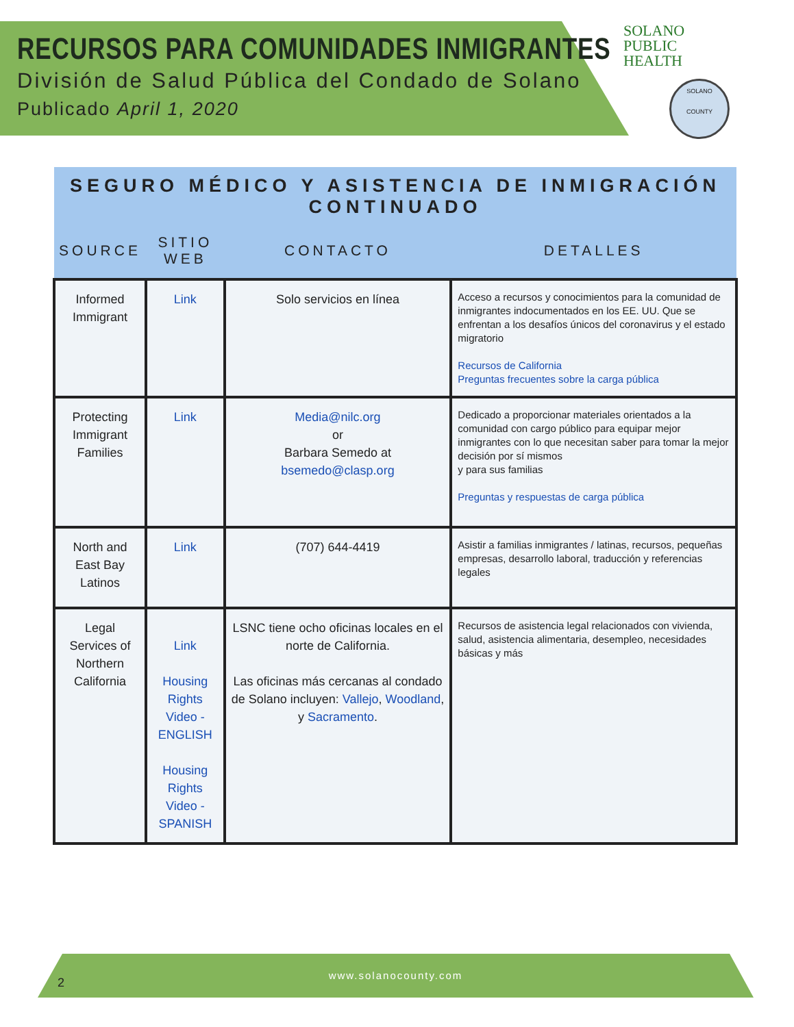RECURSOS PARA COMUNIDADES INMIGRANTES
División de Salud Pública del Condado de Solano
Publicado April 1, 2020
SOLANO
PUBLIC
HEALTH
SOLANO
COUNTY
| SEGURO MÉDICO Y ASISTENCIA DE INMIGRACIÓN CONTINUADO | | | |
| --- | --- | --- | --- |
| SOURCE | SITIO WEB | CONTACTO | DETALLES |
| Informed Immigrant | Link | Solo servicios en línea | Acceso a recursos y conocimientos para la comunidad de inmigrantes indocumentados en los EE. UU. Que se enfrentan a los desafíos únicos del coronavirus y el estado migratorio Recursos de California Preguntas frecuentes sobre la carga pública |
| Protecting Immigrant Families | Link | Media@nilc.org or Barbara Semedo at bsemedo@clasp.org | Dedicado a proporcionar materiales orientados a la comunidad con cargo público para equipar mejor inmigrantes con lo que necesitan saber para tomar la mejor decisión por sí mismos y para sus familias Preguntas y respuestas de carga pública |
| North and East Bay Latinos | Link | (707) 644-4419 | Asistir a familias inmigrantes / latinas, recursos, pequeñas empresas, desarrollo laboral, traducción y referencias legales |
| Legal Services of Northern California | Link Housing Rights Video - ENGLISH Housing Rights Video - SPANISH | LSNC tiene ocho oficinas locales en el norte de California. Las oficinas más cercanas al condado de Solano incluyen: Vallejo , Woodland , y Sacramento . | Recursos de asistencia legal relacionados con vivienda, salud, asistencia alimentaria, desempleo, necesidades básicas y más |
www.solanocounty.com
2